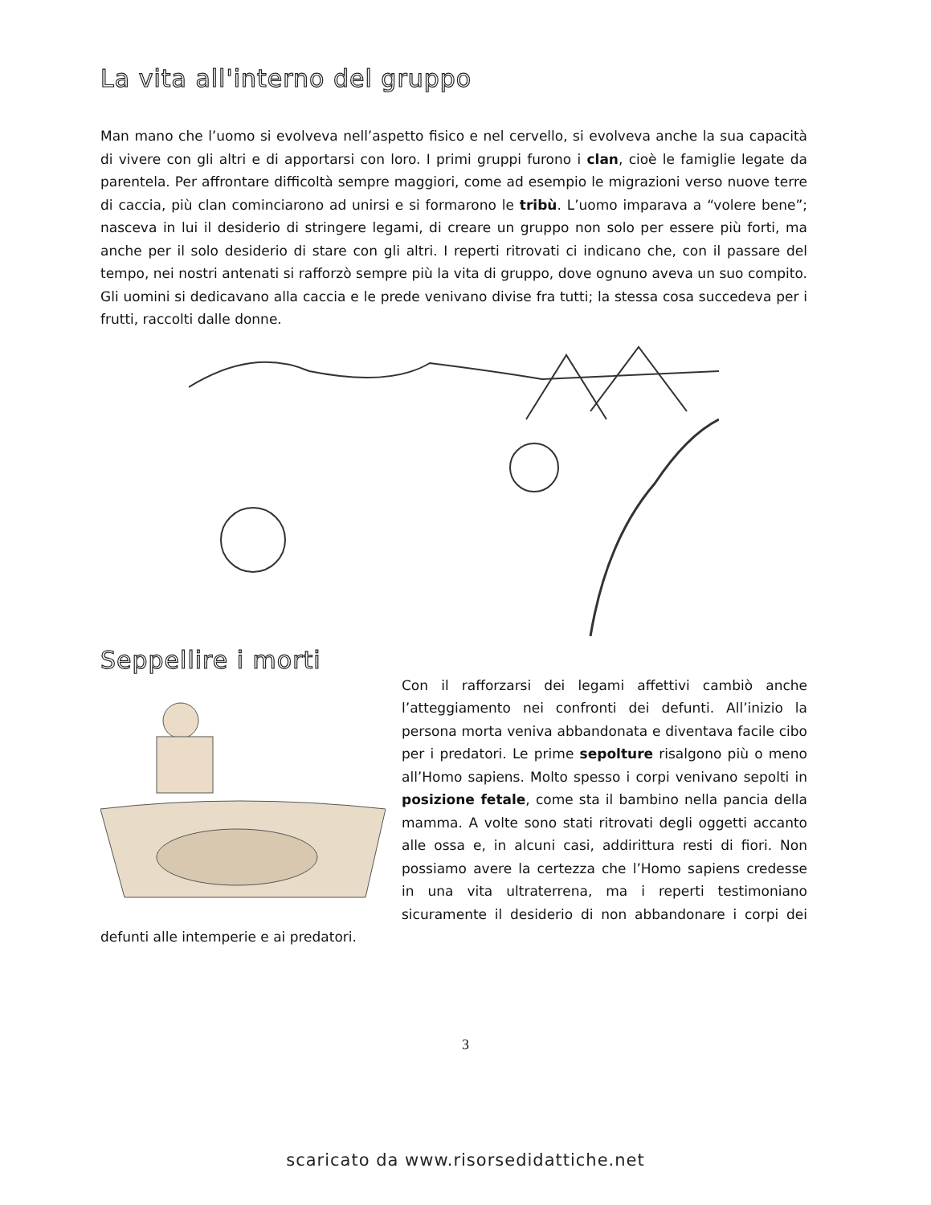La vita all'interno del gruppo
Man mano che l’uomo si evolveva nell’aspetto fisico e nel cervello, si evolveva anche la sua capacità di vivere con gli altri e di apportarsi con loro. I primi gruppi furono i clan, cioè le famiglie legate da parentela. Per affrontare difficoltà sempre maggiori, come ad esempio le migrazioni verso nuove terre di caccia, più clan cominciarono ad unirsi e si formarono le tribù. L’uomo imparava a “volere bene”; nasceva in lui il desiderio di stringere legami, di creare un gruppo non solo per essere più forti, ma anche per il solo desiderio di stare con gli altri. I reperti ritrovati ci indicano che, con il passare del tempo, nei nostri antenati si rafforzò sempre più la vita di gruppo, dove ognuno aveva un suo compito. Gli uomini si dedicavano alla caccia e le prede venivano divise fra tutti; la stessa cosa succedeva per i frutti, raccolti dalle donne.
Seppellire i morti
Con il rafforzarsi dei legami affettivi cambiò anche l’atteggiamento nei confronti dei defunti. All’inizio la persona morta veniva abbandonata e diventava facile cibo per i predatori. Le prime sepolture risalgono più o meno all’Homo sapiens. Molto spesso i corpi venivano sepolti in posizione fetale, come sta il bambino nella pancia della mamma. A volte sono stati ritrovati degli oggetti accanto alle ossa e, in alcuni casi, addirittura resti di fiori. Non possiamo avere la certezza che l’Homo sapiens credesse in una vita ultraterrena, ma i reperti testimoniano sicuramente il desiderio di non abbandonare i corpi dei defunti alle intemperie e ai predatori.
3
scaricato da www.risorsedidattiche.net